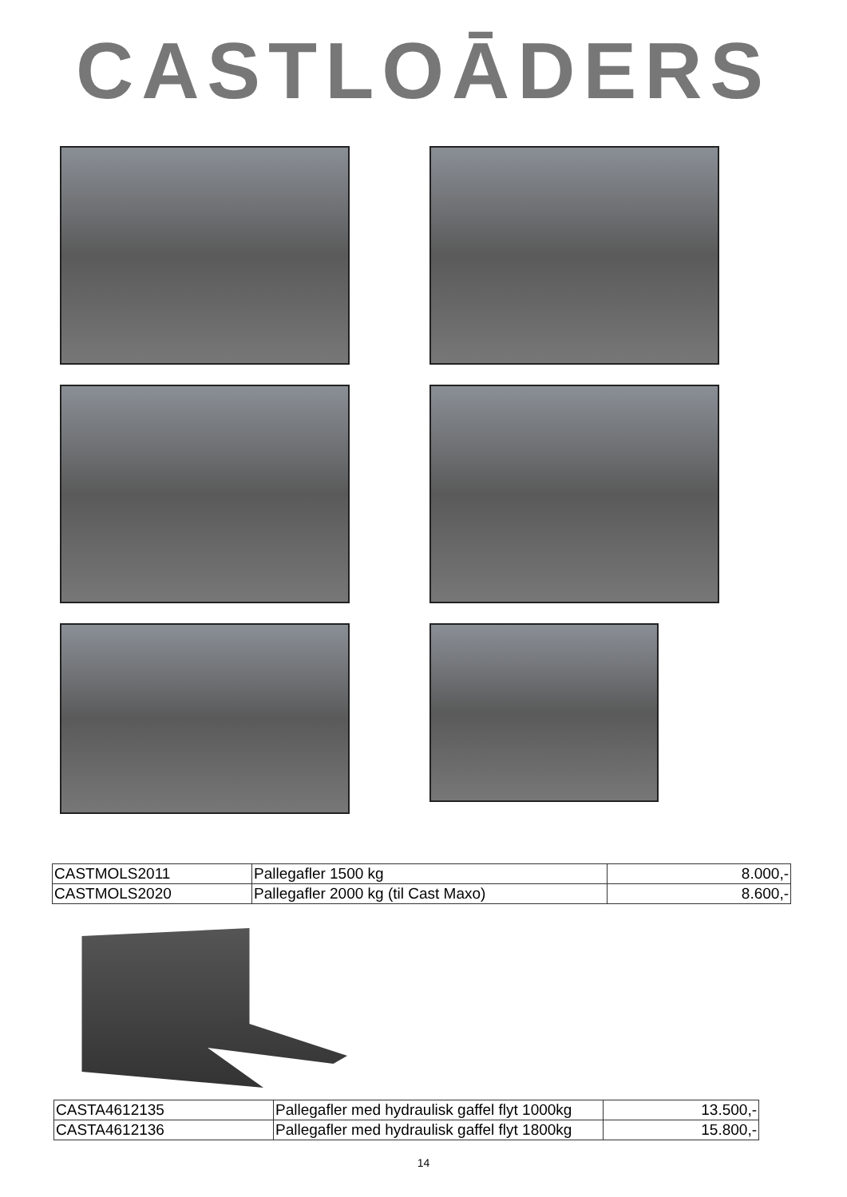CASTLOĀDERS
| CASTMOLS2011 | Pallegafler 1500 kg | 8.000,- |
| CASTMOLS2020 | Pallegafler 2000 kg (til Cast Maxo) | 8.600,- |
| CASTA4612135 | Pallegafler med hydraulisk gaffel flyt 1000kg | 13.500,- |
| CASTA4612136 | Pallegafler med hydraulisk gaffel flyt 1800kg | 15.800,- |
14